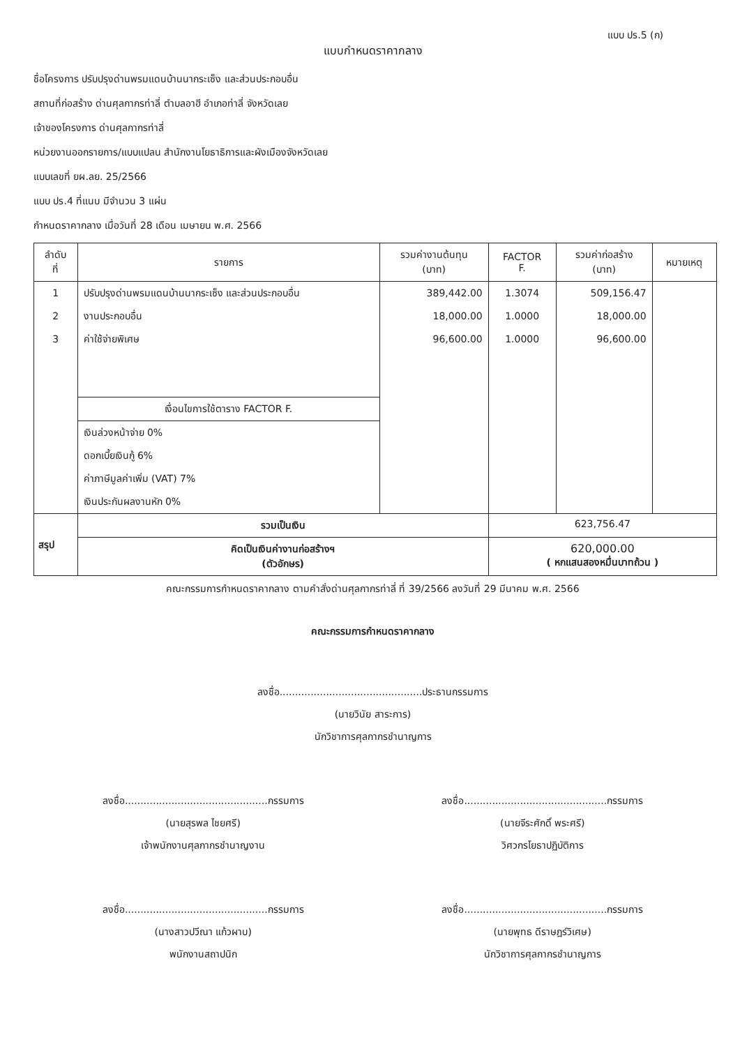แบบ ปร.5 (ก)
แบบกำหนดราคากลาง
ชื่อโครงการ ปรับปรุงด่านพรมแดนบ้านนากระเซ็ง และส่วนประกอบอื่น
สถานที่ก่อสร้าง ด่านศุลกากรท่าลี่ ตำบลอาฮี อำเภอท่าลี่ จังหวัดเลย
เจ้าของโครงการ ด่านศุลกากรท่าลี่
หน่วยงานออกรายการ/แบบแปลน สำนักงานโยธาธิการและผังเมืองจังหวัดเลย
แบบเลขที่ ยผ.ลย. 25/2566
แบบ ปร.4 ที่แนบ มีจำนวน 3 แผ่น
กำหนดราคากลาง เมื่อวันที่ 28 เดือน เมษายน พ.ศ. 2566
| ลำดับ ที่ | รายการ | รวมค่างานต้นทุน (บาท) | FACTOR F. | รวมค่าก่อสร้าง (บาท) | หมายเหตุ |
| --- | --- | --- | --- | --- | --- |
| 1 2 3 | ปรับปรุงด่านพรมแดนบ้านนากระเซ็ง และส่วนประกอบอื่น งานประกอบอื่น ค่าใช้จ่ายพิเศษ เงื่อนไขการใช้ตาราง FACTOR F. เงินล่วงหน้าจ่าย 0% ดอกเบี้ยเงินกู้ 6% ค่าภาษีมูลค่าเพิ่ม (VAT) 7% เงินประกันผลงานหัก 0% | 389,442.00 18,000.00 96,600.00 | 1.3074 1.0000 1.0000 | 509,156.47 18,000.00 96,600.00 | |
| สรุป | รวมเป็นเงิน | | 623,756.47 | | |
| | คิดเป็นเงินค่างานก่อสร้างฯ (ตัวอักษร) | | 620,000.00 ( หกแสนสองหมื่นบาทถ้วน ) | | |
คณะกรรมการกำหนดราคากลาง ตามคำสั่งด่านศุลกากรท่าลี่ ที่ 39/2566 ลงวันที่ 29 มีนาคม พ.ศ. 2566
คณะกรรมการกำหนดราคากลาง
ลงชื่อ..............................................ประธานกรรมการ
(นายวินัย สาระการ)
นักวิชาการศุลกากรชำนาญการ
ลงชื่อ..............................................กรรมการ
(นายสุรพล ไชยศรี)
เจ้าพนักงานศุลกากรชำนาญงาน
ลงชื่อ..............................................กรรมการ
(นายจีระศักดิ์ พระศรี)
วิศวกรโยธาปฏิบัติการ
ลงชื่อ..............................................กรรมการ
(นางสาวปวีณา แก้วผาบ)
พนักงานสถาปนิก
ลงชื่อ..............................................กรรมการ
(นายพุทธ ดีราษฎร์วิเศษ)
นักวิชาการศุลกากรชำนาญการ